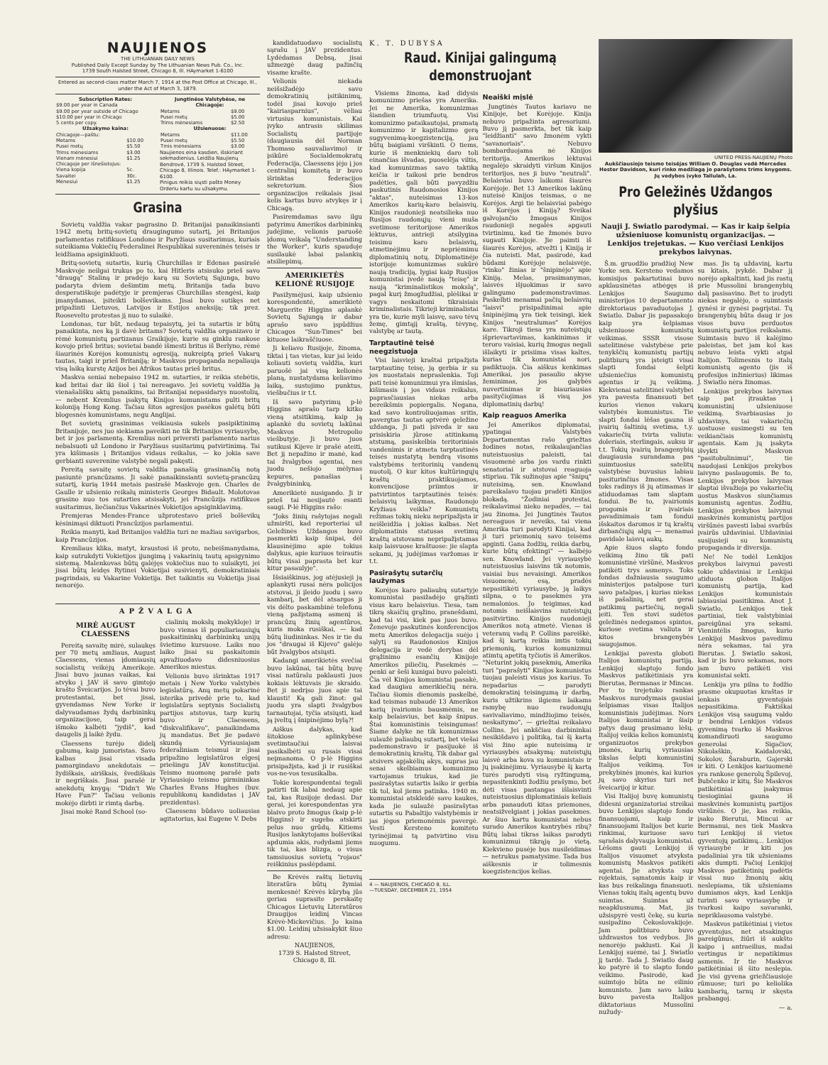NAUJIENOS
THE LITHUANIAN DAILY NEWS
Published Daily Except Sunday by The Lithuanian News Pub. Co., Inc.
1739 South Halsted Street, Chicago 8, Ill. HAymarket 1-6100
Entered as second-class matter March 7, 1914 at the Post Office at Chicago, Ill., under the Act of March 3, 1879.
| Subscription Rates: | |
| --- | --- |
| $9.00 per year in Canada | |
| $9.00 per year outside of Chicago | |
| $10.00 per year in Chicago | |
| 5 cents per copy. | |
| Užsakymo kaina: | |
| Chicagoje—paštu: | |
| Metams | $10.00 |
| Pusei metų | $5.50 |
| Trims mėnesiams | $3.00 |
| Vienam mėnesiui | $1.25 |
| Chicagoje per išnešiotojus: | |
| Viena kopija | 5c. |
| Savaitei | 30c. |
| Mėnesiui | $1.25 |
| Jungtinėse Valstybėse, ne Chicagoje: | |
| --- | --- |
| Metams | $9.00 |
| Pusei metų | $5.00 |
| Trims mėnesiams | $2.50 |
| Užsienuose: | |
| Metams | $11.00 |
| Pusei metų | $5.50 |
| Tmis mėnesiams | $3.00 |
Naujienos eina kasdien, išskiriant sekmadienius. Leidžia Naujienų Bendrovė, 1739 S. Halsted Street, Chicago 8, Illinois. Telef.: HAymarket 1-6100.
Pinigus reikia siųsti pašto Money Orderiu kartu su užsakymu.
Grasina
Sovietų valdžia vakar pagrasino D. Britanijai panaikinsianti 1942 metų britų-sovietų draugingumo sutartį, jei Britanijos parlamentas ratifikuos Londono ir Paryžiaus susitarimus, kuriais suteikiama Vokiečių Federalinei Respublikai suvereninės teisės ir leidžiama apsiginkluoti.
Britų-sovietų sutartis, kurią Churchillas ir Edenas pasirašė Maskvoje neilgai trukus po to, kai Hitleris atsisuko prieš savo "draugą" Staliną ir pradėjo karą su Sovietų Sąjunga, buvo padaryta dviem dešimtim metų. Britanija tada buvo desperatiškoje padėtyje ir premjeras Churchillas stengėsi, kaip įmanydamas, įsiteikti bolševikams. Jisai buvo sutikęs net pripažinti Lietuvos, Latvijos ir Estijos aneksiją; tik prez. Roosevelto protestas jį nuo to sulaikė.
Londonas, tur būt, nedaug tepaisytų, jei ta sutartis ir būtų panaikinta, nes ką ji davė britams? Sovietų valdžia organizavo ir rėmė komunistų partizanus Graikijoje, kurie su ginklu rankose kovojo prieš britus; sovietai bandė išmesti britus iš Berlyno, rėmė šiaurinės Korėjos komunistų agresiją, nukreiptą prieš Vakarų tautas, taigi ir prieš Britaniją; ir Maskvos propaganda nepaliauja visą laiką kurstę Azijos bei Afrikos tautas prieš britus.
Maskva seniai nebepaiso 1942 m. sutarties, ir reikia stebėtis, kad britai dar iki šiol į tai nereagavo. Jei sovietų valdžia ją vienašališku aktų panaikins, tai Britanijai nepasidarys nuostolių, — nebent Kremlius įsakytų Kinijos komunistams pulti britų koloniją Hong Kong. Tačiau šitos agresijos pasėkos galėtų būti blogesnės komunistams, negu Anglijai.
Bet sovietų grasinimas veikiausia sukels pasipiktinimą Britanijoje, nes juo siekiama paveikti ne tik Britanijos vyriausybę, bet ir jos parlamentą. Kremlius nori priversti parlamento narius nebalsuoti už Londono ir Paryžiaus susitarimų patvirtinimą. Tai yra kišimasis į Britanijos vidaus reikalus, — ko jokia save gerbianti suverenine valstybė negali pakęsti.
Pereitą savaitę sovietų valdžia panašią grasinančią notą pasiuntė prancūzams. Ji sakė panaikinsianti sovietų-prancūzų sutartį, kurią 1944 metais pasirašė Maskvoje gen. Charles de Gaulle ir užsienio reikalų ministeris Georges Bidault. Molotovas grasino nuo tos sutarties atsisakyti, jei Prancūzija ratifikuos susitarimus, liečiančius Vakarinės Vokietijos apsiginklavimą.
Premjeras Mendes-France užprotestavo prieš bolševikų kėsinimąsi diktuoti Prancūzijos parlamentui.
Reikia manyti, kad Britanijos valdžia turi ne mažiau savigarbos, kaip Prancūzijos.
Kremliaus klika, matyt, kraustosi iš proto, nebeišmanydama, kaip sutrukdyti Vokietijos įjungimą į vakarinių tautų apsigynimo sistemą. Malenkovas būtų galėjęs vokiečius nuo to sulaikyti, jei jisai būtų leidęs Rytinei Vokietijai susivienyti, demokratiniais pagrindais, su Vakarine Vokietija. Bet taikintis su Vokietija jisai nenorėjo.
APŽVALGA
MIRĖ AUGUST CLAESSENS
Pereitą savaitę mirė, sulaukęs per 70 metų amžiaus, August Claessens, vienas įdomiausių socialistų veikėjų Amerikoje. Jisai buvo jaunas vaikas, kai atvyko į JAV iš savo gimtojo krašto Šveicarijos. Jo tėvai buvo protestantai, bet jisai, gyvendamas New Yorke ir dalyvaudamas žydų darbininkų organizacijose, taip gerai išmoko kalbėti "jydiš", kad daugelis jį laikė žydu.
Claessens turėjo didelį gabumą, kaip jumoristas. Savo kalbas jisai visada pamargindavo anekdotais — žydiškais, airiškais, švediškais ir negriškais. Jisai parašė ir anekdotų knygą: "Didn't We Have Fun?" Tačiau velionis mokėjo dirbti ir rimtą darbą.
Jisai mokė Rand School (so-
cialinių mokslų mokykloje) ir buvo vienas iš populiariausiųjų paskaitininkų darbininkų unijų švietimo kursuose. Laiks nuo laiko jisai su paskaitomis apvažiuodavo didesniuosius Amerikos miestus.
Velionis buvo išrinktas 1917 metais į New Yorko valstybės legislatūrą. Anų metų pokarinė isterika privedė prie to, kad legislatūra septynis Socialistų partijos atstovus, tarp kurių buvo ir Claessens, "diskvalifikavo", panaikindama jų mandatus. Bet jie padavė skundą Vyriausiajam federaliniam teismui ir jisai pripažino legislatūros elgesį priešingu JAV konstitucijai. Teismo nuomonę parašė pats Vyriausiojo teismo pirmininkas Charles Evans Hughes (buv. republikonų kandidatas į JAV prezidentus).
Claessens būdavo uoliausias agitatorius, kai Eugene V. Debs
kandidatuodavo socialistų sąrašu į JAV prezidentus. Lydėdamas Debsą, jisai užmezgė daug pažinčių visame krašte.
Velionis niekada neišsižadėjo savo demokratinių įsitikinimų, todėl jisai kovojo prieš "kairiasparnius", vėliau virtusius komunistais. Kai įvyko antrasis skilimas Socialistų partijoje (daugiausia dėl Norman Thomaso sauvaliavimo) ir įsikūrė Socialdemokratų Federacija, Claessens įėjo į jos centralinį komitetą ir buvo išrinktas federacijos sekretorium. Šios organizacijos reikalais jisai kelis kartus buvo atvykęs ir į Chicagą.
Pasiremdamas savo ilgu patyrimu Amerikos darbininkų judėjime, velionis paruošė įdomų veikalą "Understanding the Worker", kuris spaudoje susilaukė labai palankių atsiliepimų.
AMERIKIETĖS KELIONĖ RUSIJOJE
Pasižymėjusi, kaip užsienio korespondentė, amerikietė Marguerite Higgins aplankė Sovietų Sąjungą ir dabar aprašo savo įspūdžius Chicagos "Sun-Times" bei kituose laikraščiuose.
Ji keliavo Rusijoje, žinoma, tiktai į tas vietas, kur jai leido keliauti sovietų valdžia, kuri paruošė jai visą kelionės planą, nustatydama keliavimo laiką, sustojimo punktus, viešbučius ir t.t.
Iš savo patyrimų p-lė Higgins aprašo tarp kitko vieną atsitikimą, kaip ją aplankė du sovietų lakūnai Maskvos Metropolio viešbutyje. Ji buvo juos sutikusi Kijeve ir prašė ateiti, Bet jį nepažino ir manė, kad tai žvalgybos agentai, nes juodu nešiojo mėlynas kepures, panašias į žvalgybininkų.
Amerikietė nusigando. Ji ir prieš tai nesijautė esanti saugi. P-lė Higgins rašo:
"Joks žinių rašytojas negali užmiršti, kad reporteriai už Geležinės Uždangos buvo pasmerkti kaip šnipai, dėl klausinėjimo apie tokius dalykus, apie kuriuos teirautis būtų visai paprasta bet kur kitur pasaulyje".
Išsiaiškinus, jog atėjusieji ją aplankyti rusai nėra policijos atstovai, ji įleido juodu į savo kambarį, bet dėl atsargos ji vis dėlto paskambinė telefonu vieną pažįstamą asmenį iš prancūzų žinių agentūros, kuris moka rusiškai, — kad būtų liudininkas. Nes ir tie du jos "draugai iš Kijevo" galėjo būt žvalgybos atsiųsti.
Kadangi amerikietės svečiai buvo lakūnai, tai būtų buvę visai natūralu paklausti juos kokiais lėktuvais jie skraido. Bet ji nedrįso juos apie tai klausti! Ką gali žinot: gal juodu yra slapti žvalgybos tarnautojai, tyčia atsiųsti, kad ją įveltų į šnipinėjimo bylą?!
Aiškus dalykas, kad šitokiose aplinkybėse svetimtaučiui laisvai pasikalbėti su rusais visai neįmanoma. O p-lė Higgins prisipažįsta, kad ji ir rusiškai vos-ne-vos tesusikalba.
Tokie korespondentai tegali patirti tik labai nedaug apie tai, kas Rusijoje dedasi. Dar gerai, jei korespondentas yra blaivo proto žmogus (kaip p-lė Higgins) ir sugeba atskirti pelus nuo grūdų. Kitiems Rusijos lankytojams bolševikai apdumia akis, rodydami jiems tik tai, kas blizga, o visus tamsiuosius sovietų "rojaus" reiškinius paslėpdami.
Be Krėvės raštų lietuvių literatūra būtų žymiai menkesnė! Krėvės kūrybą jūs geriau suprasite perskaitę Chicagos Lietuvių Literatūros Draugijos leidinį Vincas Krėvė-Mickevičius. Jo kaina $1.00. Leidinį užsisakykit šiuo adresu:
NAUJIENOS,
1739 S. Halsted Street,
Chicago 8, Ill.
K. T. DUBYSA
Raud. Kinijai galingumą demonstruojant
Visiems žinoma, kad didysis komunizmo priešas yra Amerika. Jei ne Amerika, komunizmas šiandien triumfuotų. Visi komunizmo pataikautojai, pramatą komunizmo ir kapitalizmo gerą sugyvenimą-koegzistenciją, jau būtų baigiami virškinti. O tiems, kurie iš menkniekių daro toli einančias išvadas, puoselėja viltis, kad komunizmas savo taktiką keičia ir taikosi prie bendros padėties, gali būti pavyzdžiu paskutinis Raudonosios Kinijos "aktas", nuteisimas 13-kos Amerikos karių-karo belaisvių. Kinijos raudonieji neatsilieka nuo Rusijos raudonųjų: vieni muša svetimose teritorijose Amerikos lėktuvus, antrieji atsilygina teisimu karo belaisvių, atmetinėjimu ir nepriėmimu diplomatinių notų. Diplomatinėje istorijoje komunizmas sukūrė naują tradiciją, lygiai kaip Rusijos komunistai įvedė naują "teisę" ir naują "kriminalistikos mokslą", pagal kurį žmogžudžiai, plėšikai ir vagys neskaitomi tikraisiais kriminalistais. Tikrieji kriminalistai yra tie, kurie myli laisvę, savo tėvų žemę, gimtąjį kraštą, tėvynę, valstybę ar tautą.
Tarptautinė teisė neegzistuoja
Visi laisvieji kraštai pripažįsta tarptautinę teisę, ją gerbia ir su jos nuostatais nepraslenkia. Toji pati teisė komunizmui yra išmislas, kišimasis į jos vidaus reikalus, paprasčiausias niekas arba bereikšmis popiergalis. Negana, kad savo kontroliuojamas sritis, pavergtas tautas aptvėrė geležine uždanga, Ji pati įsiveda ir sau prisiskiria jūrose atitinkamą atstumą, pasiskelbia teritoriniais vandenimis ir atmeta tarptautinės teisės nustatytą bendrą visoms valstybėms teritorinių vandenų nuotolį. O kur kitos kultūringųjų kraštų praktikuojamos, konvencijose priimtos ir patvirtintos tarptautinės teisės: belaisvių laikymas, Raudonojo Kryžiaus veikla? Komunistų režimas tokių nieku nepripažįsta ir neišleidžia į jokias kalbas. Net diplomatinis statusas svetimų kraštų atstovams nepripažįstamas kaip laisvuose kraštuose: jie slapta sekami, jų judėjimas varžomas ir t.t.
Pasirašytų sutarčių laužymas
Korėjos karo paliaubų sutartyje komunistai pasižadėjo grąžinti visus karo belaisvius. Tiesa, tam tikrą skaičių grąžino, pranešdami, kad tai visi, kiek pas juos buvo. Ženevoje paskutinės konferencijos metu Amerikos delegacija suėjo į sąlytį su Raudonosios Kinijos delegacija ir vedė derybas dėl grąžinimo esančių Kinijoje Amerikos piliečių. Pasekmės — penki ar šeši kunigai buvo paleisti. Čia vėl Kinijos komunistai pasakė, kad daugiau amerikiečių nėra. Tačiau šiomis dienomis paskelbė, kad teismas nubaudė 13 Amerikos karių įvairiomis bausmėmis, ne kaip belaisvius, bet kaip šnipus. Štai komunistinis teisingumas! Šiame dalyke ne tik komunizmas sulaužė paliaubų sutartį, bet viešai pademonstravo ir pasijuokė iš demokratinių kraštų. Tik dabar gal atsivers apjakėlių akys, supras jau senai skelbiamus komunizmo vartojamus triukus, kad jie pasirašytas sutartis laiko ir gerbia tik tol, kol jiems patinka. 1940 m. komunistai atskleidė savo kaukes, kada jie sulaužė pasirašytas sutartis su Pabaltijo valstybėmis ir jas jėgos priemonėmis pavergė. Vesti Kersteno komiteto tyrinėjimai tą patvirtino visu nuogumu.
Neaiški mįslė
Jungtinės Tautos kariavo ne Kinijoje, bet Korėjoje. Kinija nebuvo pripažinta agresoriumi. Buvo jį pasmerkta, bet tik kaip "leidžianti" savo žmonėm vykti "savanoriais". Nebuvo bombarduojama nė Kinijos teritorija. Amerikos lėktuvai negalėjo skraidyti viršum Kinijos teritorijos, nes ji buvo "neutrali". Belaisviai buvo laikomi šiaurės Korėjoje. Bet 13 Amerikos lakūnų nuteisė Kinijos teismas, o ne Korėjos. Argi tie belaisviai pabėgo iš Korėjos į Kiniją? Sveikai galvojančio žmogaus Kinijos raudonieji negalės apgauti tvirtinimu, kad tie žmonės buvo sugauti Kinijoje. Jie paimti iš šiaurės Korėjos, atvežti į Kiniją ir čia nuteisti. Mat, pasirodė, kad būdami Korėjoje nelaisvėje, "rinko" žinias ir "šnipinėjo" apie Kiniją. Melas, prasimanymas, laisvės išjuokimas ir savo galingumo pademonstravimas. Paskelbti menamai pačių belaisvių "laisvi" prisipažinimai apie šnipinėjimą yra tiek teisingi, kiek Kinijos "neutralumas" Korėjos kare. Tikroji tiesa yra nuteistųjų išprievartavimas, kankinimas ir teroro vaisiai, kurių žmogus negali išlaikyti ir prisiima visas kaltes, kurias tik komunistai nori, padiktuoja. Čia aiškus kenkimas Amerikai, jos pasaulio akyse žeminimas, jos galybės nuvertinimas ir biauriausias pasityčiojimas iš visų jos diplomatinių darbų!
Kaip reaguos Amerika
Jei Amerikos diplomatai, ypatingai Valstybės Departamentas rašo griežtas žodines notas, reikalaujančias nuteistuosius paleisti, tai visuomenė arba jos vardu rinkti senatoriai ir atstovai reaguoja stipriau. Tik sužinojus apie "šnipų" nuteisimą, sen. Knowland pareikalavo tuojau pradėti Kinijos blokadą. "Žodiniai protestai, reikalavimai nieko nepadės, — tai jau žinoma. Jei Jungtinės Tautos nereaguos ir neveiks, tai viena Amerika turi parodyti Kinijai, kad ji turi priemonių savo teisėms apginti. Gana žodžių, reikia darbų, kurie būtų efektingi" — kalbėjo sen. Knowland. Jei vyriausybė nuteistuosius laisvins tik notomis, vaisiai bus nevaisingi. Amerikos visuomenė, esą, pradės nepasitikėti vyriausybe, ją laikys silpna, o to pasekmės yra nemalonios. Jo teigimas, kad notomis neišlaisvins nuteistųjų pasitvirtino. Kinijos raudonieji Amerikos notą atmetė. Vienas iš veteranų vadų P. Collins pareiškė, kad šį kartą reikia imtis tokių priemonių, kurios komunizmui atimtų apetitą tyčiotis iš Amerikos. "Neturint jokių pasekmių, Amerika turi "paprašyti" Kinijos komunistus tuojau paleisti visus jos karius. To nepadarius — parodyti demokratinį teisingumą ir darbą, kuris užtikrins ilgiems laikams ramybę nuo raudonųjų savivaliavimo, mindžiojimo teisės, neskaitymo", — griežtai reikalavo Collins. Jei ankščiau darbininkai nesikišdavo į politiką, tai šį kartą visi žino apie nuteisimą ir vyriausybės atsakymą: nuteistųjų laisvė arba kova su komunistais ir jų įsakinėjimu. Vyriausybė šį kartą turės parodyti visą ryžtingumą, nepasitenkinti žodžiu prašymo, bet dėti visas pastangas išlaisvinti nuteistuosius diplomatiniais keliais arba panaudoti kitas priemones, neatsižvelgiant į jokias pasekmes. Ar šiuo kartu komunistai nebus surado Amerikos kantrybės ribų? Būtų labai tikras laikas parodyti komunizmui tikrąją jo vietą. Kiekvieno pusėje bus nusileidimas — netrukus pamatysime. Tada bus aiškesnis ir tolimesnis koegzistencijos kelias.
4 — NAUJIENOS, CHICAGO 8, ILL.
—TUESDAY, DECEMBER 21, 1954
UNITED PRESS-NAUJIENŲ Photo
Aukščiausiojo teismo teisėjas William O. Douglas vedė Mercedes Hester Davidson, kuri rinko medžiagą jo parašytoms trims knygoms. Jų vedybos įvyko Tallulah, La.
Pro Geležinės Uždangos plyšius
Nauji J. Swiatlo parodymai. — Kas ir kaip šelpia užsieniuose komunistų organizacijas. — Lenkijos trejetukas. — Kuo verčiasi Lenkijos prekybos laivynas.
Š.m. gruodžio pradžioj New Yorke sen. Kersteno vedamos komisijos pakartotinai buvo apklausinėtas atbėgęs iš Lenkijos Saugumo ministerijos 10 departamento direktoriaus pavaduotojas J. Swiatlo. Dabar jis papasakojo kaip yra šelpiamas užsieniuose komunistų veikimas. SSSR visose satelitinėse valstybėse prie tenykščių komunistų partijų politbiurų yra įsteigti visai slapti fondai šelpti užsieniečius komunistų agentus ir jų veikimą. Kiekvienai satelitinei valstybei yra pavesta finansuoti bet kurios vienos vakarų valstybės komunistus. Tie slapti fondai lėšas gauna iš įvairių šaltinių svetima, t.y. vakariečių tvirta valiuta: doleriais, sterlingais, auksu ir t.t. Tokių įvairių brangenybių daugiausia surandama pas suimtuosius satelitų valstybėse buvusius labiau pasiturinčius žmones. Visas toks radinys iš jų atimamas ir atiduodamas tam slaptam fondui. Be to, įvairiomis progomis ir įvairiais pavadinimais tam fondui išskaitos daromos ir tų kraštų dirbančiųjų algų — menamai pavidale laisvų aukų.
Apie šiuos slapto fondo veikimą žino tik pati komunistinė viršūnė, Maskvos patikėti trys asmenys. Toks fondas dažniausia saugumo ministerijos patalpose turi savo patalpas, į kurias niekas iš pašalinių, net gerai patikimų partiečių, negali įeiti. Ten stovi sudėtos geležinės nedegamos spintos, kuriose svetima valiuta ir kitos brangenybės saugojamos.
Lenkijai pavesta globoti Italijos komunistų partiją. Lenkijoj slaptojo fondo Maskvos patikėtiniais yra Bierutas, Bermanas ir Mincas. Per to trejetuko rankas Maskvos nurodymais gausiai šelpiamas visas Italijos komunistinis judėjimas. Nors Italijos komunistai ir šiaip patys daug prasimano lėšų. Italijoj veikia kelios komunistų organizuotos prekybos įmonės, kurių vyriausias tikslas šelpti komunistinį Italijos veikimą. Tos prekybinės įmonės, kai kurios jų savo skyrius turi net šveicarijoj ir kitur.
Visi Italijoj buvę komunistų didesni organizatoriai streikai buvo Lenkijos slaptojo fondo finansuojami, kaip ir finansuojami Italijos bet kurie rinkimai, kuriuose savo sąrašais dalyvauja komunistai. Lėšoms gauti Lenkijoj iš Italijos visuomet atvyksta komunistų Maskvos patikėti agentai. Jie atvyksta sup rojektais, sąmatomis kaip ir kas bus reikalinga finansuoti. Vienas tokių italų agentų buvo suimtas. Suimtas už neapklusnumą. Mat, jis užsispyrė vesti čekę, su kuria susipažino Čekoslovakijoje. Jam politbiuro buvo uždraustos tos vedybos. Jis nenorėjo paklusti. Kai jį Lenkijoj suėmė, tai J. Swiatlo jį tardė. Tada J. Swiatlo daug ko patyrė iš to slapto fondo veikimo. Pasirodė, kad suimtojo būta ne eilinio komunisto. Jam savo laiku buvo pavesta Italijos diktatoriaus Mussolini nužudy-
mas. Jis tą uždavinį, kartu su kitais, įvykdė. Dabar jį norėjo apkaltinti, kad jis rastų prie Mussolini brangenybių dalį pasisavino. Bet to įrodyti niekas negalėjo, o suimtasis gynėsi ir gynėsi pagrįstai. Tų brangenybių būta daug ir jos visos buvo perduotos komunistų partijos reikalams. Suimtasis buvo iš kalėjimo paleistas, bet jam kol kas nebuvo leista vykti atgal Italijon. Tolimesnis to italų komunistų agento (jis iš profesijos inžinierius) likimas J. Swiatlo nėra žinomas.
Lenkijos prekybos laivynas taip pat įtrauktas į komunistinį užsieniuose veikimą. Svarbiausias jo uždavinys, tai vakariečių uostuose susimegsti su ten veikiančiais komunistų agentais. Kam jų įsakyta išvykti Maskvon "pasitobulinimui", tie naudojasi Lenkijos prekybos laivyno paslaugomis. Be to, Lenkijos prekybos laivynas slaptai išvažioja po vakariečių uostus Maskvos siunčiamus komunistų agentus. Žodžiu, Lenkijos prekybos laivynui maskvinės komunistų partijos viršūnės pavesti labai svarbūs įvairūs uždaviniai. Uždaviniai susijusieji su komunistų propaganda ir diversija.
Ne! Ne todėl Lenkijos prekybos laivynui pavesti tokie uždaviniai ir Lenkijai atiduota globon Italijos komunistų partija, kad Lenkijos komunistais labiausiai pasitikima. Anot J. Swiatlo, Lenkijos tiek partiniai, tiek valstybiniai pareigūnai yra sekami. Vienintėlis žmogus, kurio Lenkijoj Maskvos pavedimu nėra sekamas, tai yra Bierutas. J. Swiatlo sakosi, kad ir jis buvo sekamas, nors jam buvo patikėti visi komunistai sekti.
Lenkija yra pilna to žodžio prasme okupuotas kraštas ir lenkais gyventojais nepasitikima. Faktiškai Lenkijos visą saugumą valdo ir bendrai Lenkijos vidaus gyvenimą tvarko iš Maskvos komandiruoti saugumo generolai Sigačiov, Nikolaškin, Kaidalovski, Sokolov, Šaraburin, Gajerski ir kiti. O Lenkijos kariuomenė yra rankose generolų Špilevoj, Bubčenko ir kitų. Šie Maskvos patikėtiniai įsakymus tiesioginiai gauna iš maskvinės komunistų partijos viršūnės. O jie, kas reikia, įsako Bierutui, Mincui ar Bermanui, nes tiek Maskva turi Lenkijoj iš vietos gyventojų patikimų... Lenkijos vyriausybė ir kiti jos padaliniai yra tik užsieniams akis dumpti. Pačioj Lenkijoj Maskvos patikėtinių padėtis visai nuo žmonių akių neslepiama, tik užsieniams dumiamos akys, kad Lenkija turinti savo vyriausybę ir tvarkosi kaipo savaranki, nepriklausoma valstybė.
Maskvos patikėtiniai į vietos gyventojus, net atsakingus pareigūnus, žiūri iš aukšto kaipo į antraeilius, mažai vertingus ir nepatikimus asmenis. Ir tie Maskvos patikėtiniai iš šito neslepia. Jie visi gyvena griežčiausioje rūmuose; turi po keliolika kambarių, tarnų ir skęsta prabangoj.
— a.